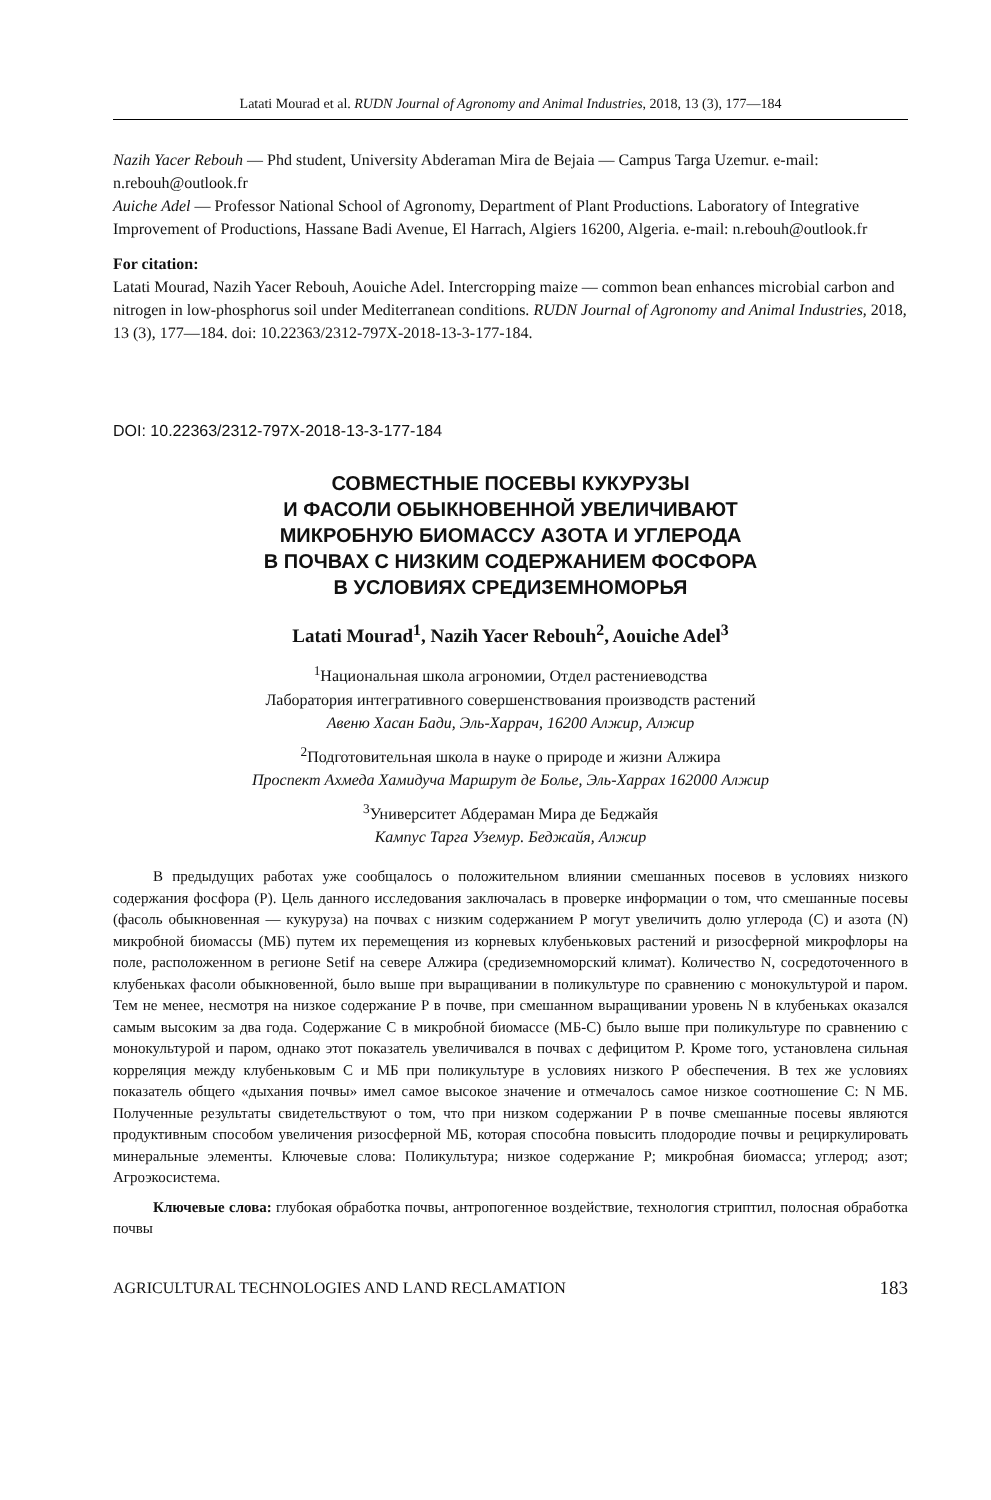Latati Mourad et al. RUDN Journal of Agronomy and Animal Industries, 2018, 13 (3), 177—184
Nazih Yacer Rebouh — Phd student, University Abderaman Mira de Bejaia — Campus Targa Uzemur. e-mail: n.rebouh@outlook.fr
Auiche Adel — Professor National School of Agronomy, Department of Plant Productions. Laboratory of Integrative Improvement of Productions, Hassane Badi Avenue, El Harrach, Algiers 16200, Algeria. e-mail: n.rebouh@outlook.fr
For citation:
Latati Mourad, Nazih Yacer Rebouh, Aouiche Adel. Intercropping maize — common bean enhances microbial carbon and nitrogen in low-phosphorus soil under Mediterranean conditions. RUDN Journal of Agronomy and Animal Industries, 2018, 13 (3), 177—184. doi: 10.22363/2312-797X-2018-13-3-177-184.
DOI: 10.22363/2312-797X-2018-13-3-177-184
СОВМЕСТНЫЕ ПОСЕВЫ КУКУРУЗЫ
И ФАСОЛИ ОБЫКНОВЕННОЙ УВЕЛИЧИВАЮТ
МИКРОБНУЮ БИОМАССУ АЗОТА И УГЛЕРОДА
В ПОЧВАХ С НИЗКИМ СОДЕРЖАНИЕМ ФОСФОРА
В УСЛОВИЯХ СРЕДИЗЕМНОМОРЬЯ
Latati Mourad<sup>1</sup>, Nazih Yacer Rebouh<sup>2</sup>, Aouiche Adel<sup>3</sup>
<sup>1</sup> Национальная школа агрономии, Отдел растениеводства
Лаборатория интегративного совершенствования производств растений
Авеню Хасан Бади, Эль-Харрач, 16200 Алжир, Алжир
<sup>2</sup> Подготовительная школа в науке о природе и жизни Алжира
Проспект Ахмеда Хамидуча Маршрут де Болье, Эль-Харрах 162000 Алжир
<sup>3</sup> Университет Абдераман Мира де Беджайя
Кампус Тарга Уземур. Беджайя, Алжир
В предыдущих работах уже сообщалось о положительном влиянии смешанных посевов в условиях низкого содержания фосфора (P). Цель данного исследования заключалась в проверке информации о том, что смешанные посевы (фасоль обыкновенная — кукуруза) на почвах с низким содержанием P могут увеличить долю углерода (C) и азота (N) микробной биомассы (МБ) путем их перемещения из корневых клубеньковых растений и ризосферной микрофлоры на поле, расположенном в регионе Setif на севере Алжира (средиземноморский климат). Количество N, сосредоточенного в клубеньках фасоли обыкновенной, было выше при выращивании в поликультуре по сравнению с монокультурой и паром. Тем не менее, несмотря на низкое содержание P в почве, при смешанном выращивании уровень N в клубеньках оказался самым высоким за два года. Содержание C в микробной биомассе (МБ-C) было выше при поликультуре по сравнению с монокультурой и паром, однако этот показатель увеличивался в почвах с дефицитом P. Кроме того, установлена сильная корреляция между клубеньковым C и МБ при поликультуре в условиях низкого P обеспечения. В тех же условиях показатель общего «дыхания почвы» имел самое высокое значение и отмечалось самое низкое соотношение C: N МБ. Полученные результаты свидетельствуют о том, что при низком содержании P в почве смешанные посевы являются продуктивным способом увеличения ризосферной МБ, которая способна повысить плодородие почвы и рециркулировать минеральные элементы. Ключевые слова: Поликультура; низкое содержание P; микробная биомасса; углерод; азот; Агроэкосистема.
Ключевые слова: глубокая обработка почвы, антропогенное воздействие, технология стриптил, полосная обработка почвы
AGRICULTURAL TECHNOLOGIES AND LAND RECLAMATION 183